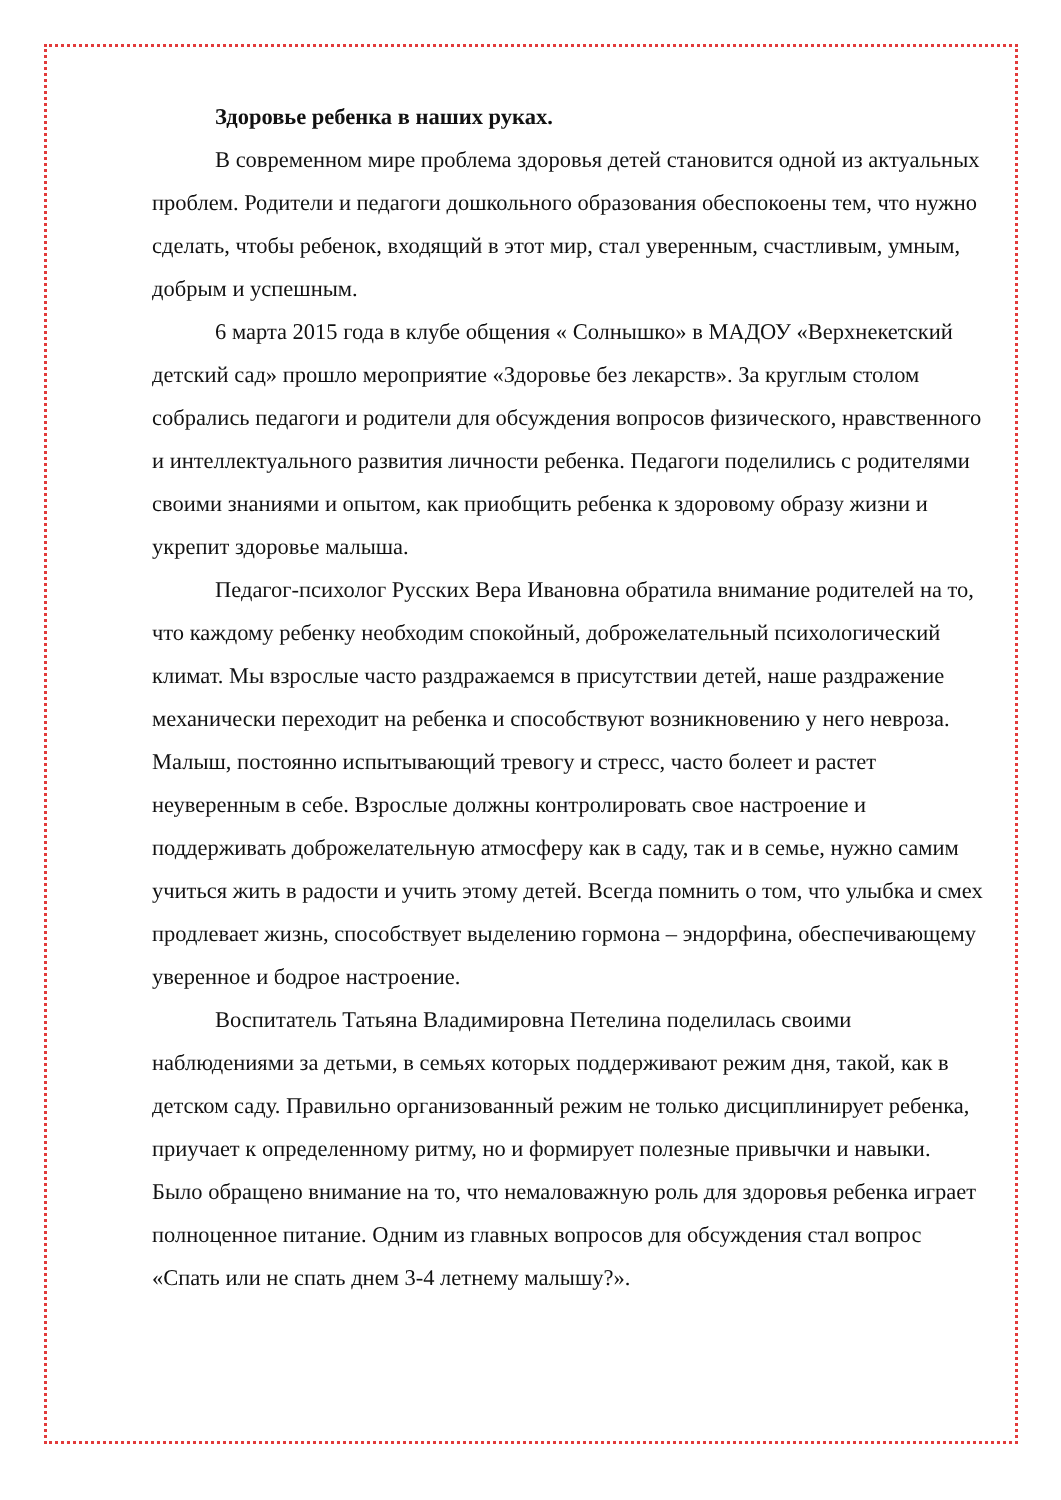Здоровье ребенка в наших руках.
В современном мире проблема здоровья детей становится одной из актуальных проблем. Родители и педагоги дошкольного образования обеспокоены тем, что нужно сделать, чтобы ребенок, входящий в этот мир, стал уверенным, счастливым, умным, добрым и успешным.
6 марта 2015 года в клубе общения « Солнышко» в МАДОУ «Верхнекетский детский сад» прошло мероприятие «Здоровье без лекарств». За круглым столом собрались педагоги и родители для обсуждения вопросов физического, нравственного и интеллектуального развития личности ребенка. Педагоги поделились с родителями своими знаниями и опытом, как приобщить ребенка к здоровому образу жизни и укрепит здоровье малыша.
Педагог-психолог Русских Вера Ивановна обратила внимание родителей на то, что каждому ребенку необходим спокойный, доброжелательный психологический климат. Мы взрослые часто раздражаемся в присутствии детей, наше раздражение механически переходит на ребенка и способствуют возникновению у него невроза. Малыш, постоянно испытывающий тревогу и стресс, часто болеет и растет неуверенным в себе. Взрослые должны контролировать свое настроение и поддерживать доброжелательную атмосферу как в саду, так и в семье, нужно самим учиться жить в радости и учить этому детей. Всегда помнить о том, что улыбка и смех продлевает жизнь, способствует выделению гормона – эндорфина, обеспечивающему уверенное и бодрое настроение.
Воспитатель Татьяна Владимировна Петелина поделилась своими наблюдениями за детьми, в семьях которых поддерживают режим дня, такой, как в детском саду. Правильно организованный режим не только дисциплинирует ребенка, приучает к определенному ритму, но и формирует полезные привычки и навыки. Было обращено внимание на то, что немаловажную роль для здоровья ребенка играет полноценное питание. Одним из главных вопросов для обсуждения стал вопрос «Спать или не спать днем 3-4 летнему малышу?».